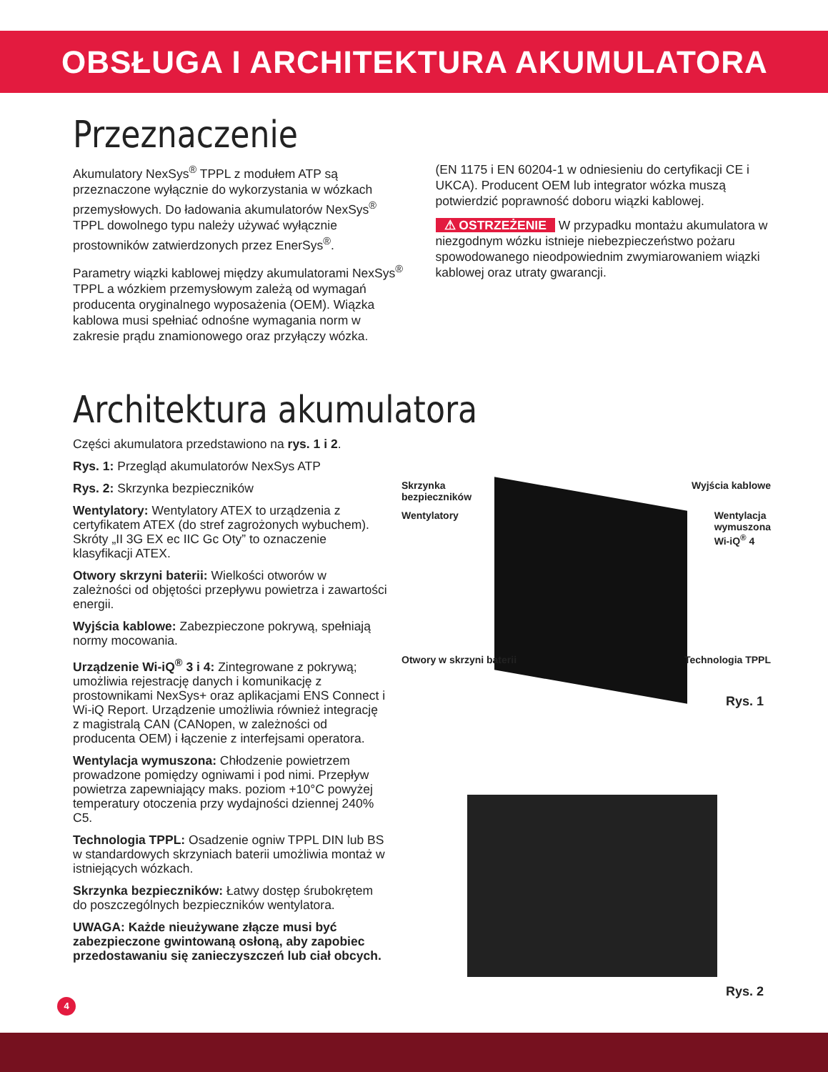OBSŁUGA I ARCHITEKTURA AKUMULATORA
Przeznaczenie
Akumulatory NexSys<sup>®</sup> TPPL z modułem ATP są przeznaczone wyłącznie do wykorzystania w wózkach przemysłowych. Do ładowania akumulatorów NexSys<sup>®</sup> TPPL dowolnego typu należy używać wyłącznie prostowników zatwierdzonych przez EnerSys<sup>®</sup>.
Parametry wiązki kablowej między akumulatorami NexSys<sup>®</sup> TPPL a wózkiem przemysłowym zależą od wymagań producenta oryginalnego wyposażenia (OEM). Wiązka kablowa musi spełniać odnośne wymagania norm w zakresie prądu znamionowego oraz przyłączy wózka.
(EN 1175 i EN 60204-1 w odniesieniu do certyfikacji CE i UKCA). Producent OEM lub integrator wózka muszą potwierdzić poprawność doboru wiązki kablowej.
⚠ OSTRZEŻENIE W przypadku montażu akumulatora w niezgodnym wózku istnieje niebezpieczeństwo pożaru spowodowanego nieodpowiednim zwymiarowaniem wiązki kablowej oraz utraty gwarancji.
Architektura akumulatora
Części akumulatora przedstawiono na rys. 1 i 2.
Rys. 1: Przegląd akumulatorów NexSys ATP
Rys. 2: Skrzynka bezpieczników
Wentylatory: Wentylatory ATEX to urządzenia z certyfikatem ATEX (do stref zagrożonych wybuchem). Skróty „II 3G EX ec IIC Gc Oty” to oznaczenie klasyfikacji ATEX.
Otwory skrzyni baterii: Wielkości otworów w zależności od objętości przepływu powietrza i zawartości energii.
Wyjścia kablowe: Zabezpieczone pokrywą, spełniają normy mocowania.
Urządzenie Wi-iQ<sup>®</sup> 3 i 4: Zintegrowane z pokrywą; umożliwia rejestrację danych i komunikację z prostownikami NexSys+ oraz aplikacjami ENS Connect i Wi-iQ Report. Urządzenie umożliwia również integrację z magistralą CAN (CANopen, w zależności od producenta OEM) i łączenie z interfejsami operatora.
Wentylacja wymuszona: Chłodzenie powietrzem prowadzone pomiędzy ogniwami i pod nimi. Przepływ powietrza zapewniający maks. poziom +10°C powyżej temperatury otoczenia przy wydajności dziennej 240% C5.
Technologia TPPL: Osadzenie ogniw TPPL DIN lub BS w standardowych skrzyniach baterii umożliwia montaż w istniejących wózkach.
Skrzynka bezpieczników: Łatwy dostęp śrubokrętem do poszczególnych bezpieczników wentylatora.
UWAGA: Każde nieużywane złącze musi być zabezpieczone gwintowaną osłoną, aby zapobiec przedostawaniu się zanieczyszczeń lub ciał obcych.
Skrzynka
bezpieczników Wyjścia kablowe
Wentylatory Wentylacja
wymuszona
Wi-iQ<sup>®</sup> 4
Otwory w skrzyni baterii Technologia TPPL
Rys. 1
Rys. 2
4